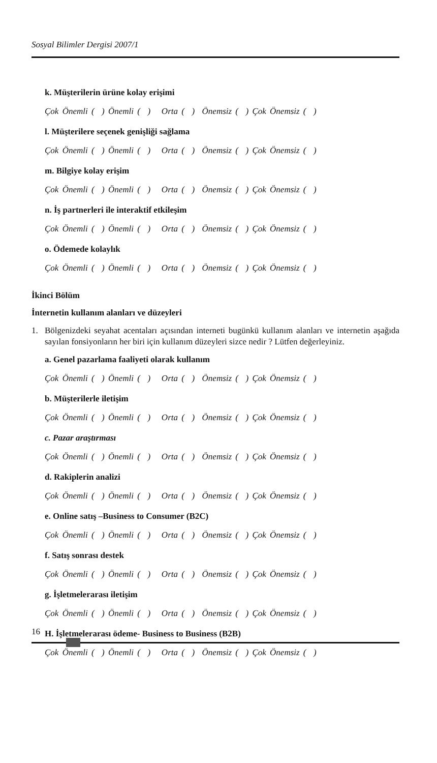Sosyal Bilimler Dergisi 2007/1
k. Müşterilerin ürüne kolay erişimi
Çok Önemli ( ) Önemli ( ) Orta ( ) Önemsiz ( ) Çok Önemsiz ( )
l. Müşterilere seçenek genişliği sağlama
Çok Önemli ( ) Önemli ( ) Orta ( ) Önemsiz ( ) Çok Önemsiz ( )
m. Bilgiye kolay erişim
Çok Önemli ( ) Önemli ( ) Orta ( ) Önemsiz ( ) Çok Önemsiz ( )
n. İş partnerleri ile interaktif etkileşim
Çok Önemli ( ) Önemli ( ) Orta ( ) Önemsiz ( ) Çok Önemsiz ( )
o. Ödemede kolaylık
Çok Önemli ( ) Önemli ( ) Orta ( ) Önemsiz ( ) Çok Önemsiz ( )
İkinci Bölüm
İnternetin kullanım alanları ve düzeyleri
1. Bölgenizdeki seyahat acentaları açısından interneti bugünkü kullanım alanları ve internetin aşağıda sayılan fonsiyonların her biri için kullanım düzeyleri sizce nedir ? Lütfen değerleyiniz.
a. Genel pazarlama faaliyeti olarak kullanım
Çok Önemli ( ) Önemli ( ) Orta ( ) Önemsiz ( ) Çok Önemsiz ( )
b. Müşterilerle iletişim
Çok Önemli ( ) Önemli ( ) Orta ( ) Önemsiz ( ) Çok Önemsiz ( )
c. Pazar araştırması
Çok Önemli ( ) Önemli ( ) Orta ( ) Önemsiz ( ) Çok Önemsiz ( )
d. Rakiplerin analizi
Çok Önemli ( ) Önemli ( ) Orta ( ) Önemsiz ( ) Çok Önemsiz ( )
e. Online satış –Business to Consumer (B2C)
Çok Önemli ( ) Önemli ( ) Orta ( ) Önemsiz ( ) Çok Önemsiz ( )
f. Satış sonrası destek
Çok Önemli ( ) Önemli ( ) Orta ( ) Önemsiz ( ) Çok Önemsiz ( )
g. İşletmelerarası iletişim
Çok Önemli ( ) Önemli ( ) Orta ( ) Önemsiz ( ) Çok Önemsiz ( )
H. İşletmelerarası ödeme- Business to Business (B2B)
Çok Önemli ( ) Önemli ( ) Orta ( ) Önemsiz ( ) Çok Önemsiz ( )
16